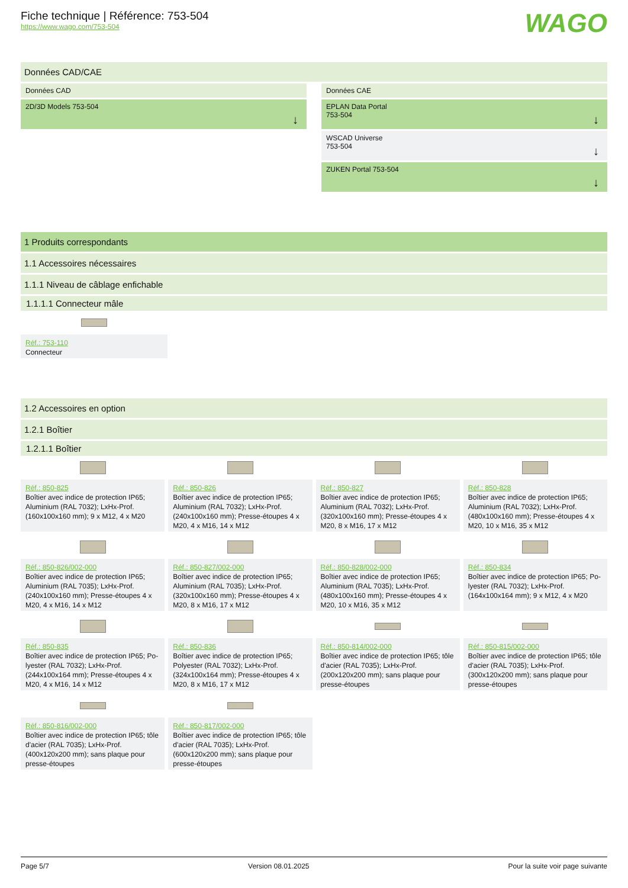Fiche technique | Référence: 753-504
https://www.wago.com/753-504
WAGO
Données CAD/CAE
Données CAD
2D/3D Models 753-504
Données CAE
EPLAN Data Portal
753-504
WSCAD Universe
753-504
ZUKEN Portal 753-504
1 Produits correspondants
1.1 Accessoires nécessaires
1.1.1 Niveau de câblage enfichable
1.1.1.1 Connecteur mâle
Réf.: 753-110
Connecteur
1.2 Accessoires en option
1.2.1 Boîtier
1.2.1.1 Boîtier
Réf.: 850-825
Boîtier avec indice de protection IP65; Aluminium (RAL 7032); LxHx-Prof.(160x100x160 mm); 9 x M12, 4 x M20
Réf.: 850-826
Boîtier avec indice de protection IP65; Aluminium (RAL 7032); LxHx-Prof.(240x100x160 mm); Presse-étoupes 4 x M20, 4 x M16, 14 x M12
Réf.: 850-827
Boîtier avec indice de protection IP65; Aluminium (RAL 7032); LxHx-Prof.(320x100x160 mm); Presse-étoupes 4 x M20, 8 x M16, 17 x M12
Réf.: 850-828
Boîtier avec indice de protection IP65; Aluminium (RAL 7032); LxHx-Prof.(480x100x160 mm); Presse-étoupes 4 x M20, 10 x M16, 35 x M12
Réf.: 850-826/002-000
Boîtier avec indice de protection IP65; Aluminium (RAL 7035); LxHx-Prof.(240x100x160 mm); Presse-étoupes 4 x M20, 4 x M16, 14 x M12
Réf.: 850-827/002-000
Boîtier avec indice de protection IP65; Aluminium (RAL 7035); LxHx-Prof.(320x100x160 mm); Presse-étoupes 4 x M20, 8 x M16, 17 x M12
Réf.: 850-828/002-000
Boîtier avec indice de protection IP65; Aluminium (RAL 7035); LxHx-Prof.(480x100x160 mm); Presse-étoupes 4 x M20, 10 x M16, 35 x M12
Réf.: 850-834
Boîtier avec indice de protection IP65; Po-lyester (RAL 7032); LxHx-Prof.(164x100x164 mm); 9 x M12, 4 x M20
Réf.: 850-835
Boîtier avec indice de protection IP65; Po-lyester (RAL 7032); LxHx-Prof.(244x100x164 mm); Presse-étoupes 4 x M20, 4 x M16, 14 x M12
Réf.: 850-836
Boîtier avec indice de protection IP65; Polyester (RAL 7032); LxHx-Prof.(324x100x164 mm); Presse-étoupes 4 x M20, 8 x M16, 17 x M12
Réf.: 850-814/002-000
Boîtier avec indice de protection IP65; tôle d'acier (RAL 7035); LxHx-Prof.(200x120x200 mm); sans plaque pour presse-étoupes
Réf.: 850-815/002-000
Boîtier avec indice de protection IP65; tôle d'acier (RAL 7035); LxHx-Prof.(300x120x200 mm); sans plaque pour presse-étoupes
Réf.: 850-816/002-000
Boîtier avec indice de protection IP65; tôle d'acier (RAL 7035); LxHx-Prof.(400x120x200 mm); sans plaque pour presse-étoupes
Réf.: 850-817/002-000
Boîtier avec indice de protection IP65; tôle d'acier (RAL 7035); LxHx-Prof.(600x120x200 mm); sans plaque pour presse-étoupes
Page 5/7 Version 08.01.2025 Pour la suite voir page suivante